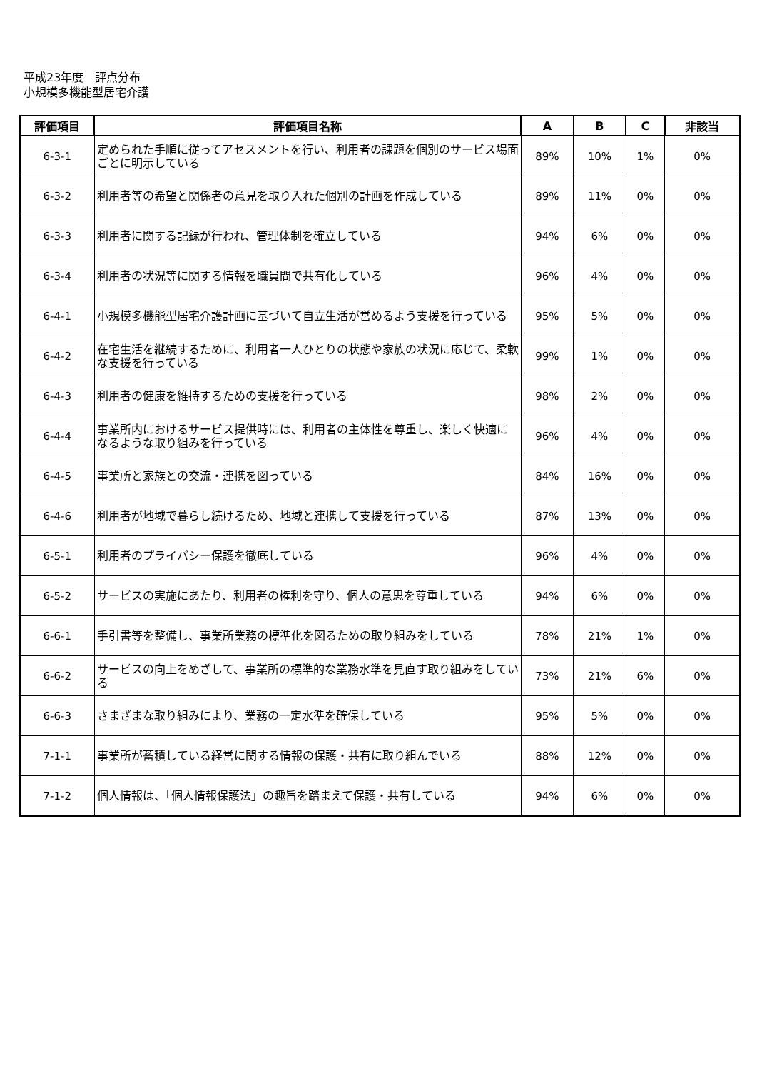平成23年度　評点分布
小規模多機能型居宅介護
| 評価項目 | 評価項目名称 | A | B | C | 非該当 |
| --- | --- | --- | --- | --- | --- |
| 6-3-1 | 定められた手順に従ってアセスメントを行い、利用者の課題を個別のサービス場面ごとに明示している | 89% | 10% | 1% | 0% |
| 6-3-2 | 利用者等の希望と関係者の意見を取り入れた個別の計画を作成している | 89% | 11% | 0% | 0% |
| 6-3-3 | 利用者に関する記録が行われ、管理体制を確立している | 94% | 6% | 0% | 0% |
| 6-3-4 | 利用者の状況等に関する情報を職員間で共有化している | 96% | 4% | 0% | 0% |
| 6-4-1 | 小規模多機能型居宅介護計画に基づいて自立生活が営めるよう支援を行っている | 95% | 5% | 0% | 0% |
| 6-4-2 | 在宅生活を継続するために、利用者一人ひとりの状態や家族の状況に応じて、柔軟な支援を行っている | 99% | 1% | 0% | 0% |
| 6-4-3 | 利用者の健康を維持するための支援を行っている | 98% | 2% | 0% | 0% |
| 6-4-4 | 事業所内におけるサービス提供時には、利用者の主体性を尊重し、楽しく快適になるような取り組みを行っている | 96% | 4% | 0% | 0% |
| 6-4-5 | 事業所と家族との交流・連携を図っている | 84% | 16% | 0% | 0% |
| 6-4-6 | 利用者が地域で暮らし続けるため、地域と連携して支援を行っている | 87% | 13% | 0% | 0% |
| 6-5-1 | 利用者のプライバシー保護を徹底している | 96% | 4% | 0% | 0% |
| 6-5-2 | サービスの実施にあたり、利用者の権利を守り、個人の意思を尊重している | 94% | 6% | 0% | 0% |
| 6-6-1 | 手引書等を整備し、事業所業務の標準化を図るための取り組みをしている | 78% | 21% | 1% | 0% |
| 6-6-2 | サービスの向上をめざして、事業所の標準的な業務水準を見直す取り組みをしている | 73% | 21% | 6% | 0% |
| 6-6-3 | さまざまな取り組みにより、業務の一定水準を確保している | 95% | 5% | 0% | 0% |
| 7-1-1 | 事業所が蓄積している経営に関する情報の保護・共有に取り組んでいる | 88% | 12% | 0% | 0% |
| 7-1-2 | 個人情報は、「個人情報保護法」の趣旨を踏まえて保護・共有している | 94% | 6% | 0% | 0% |